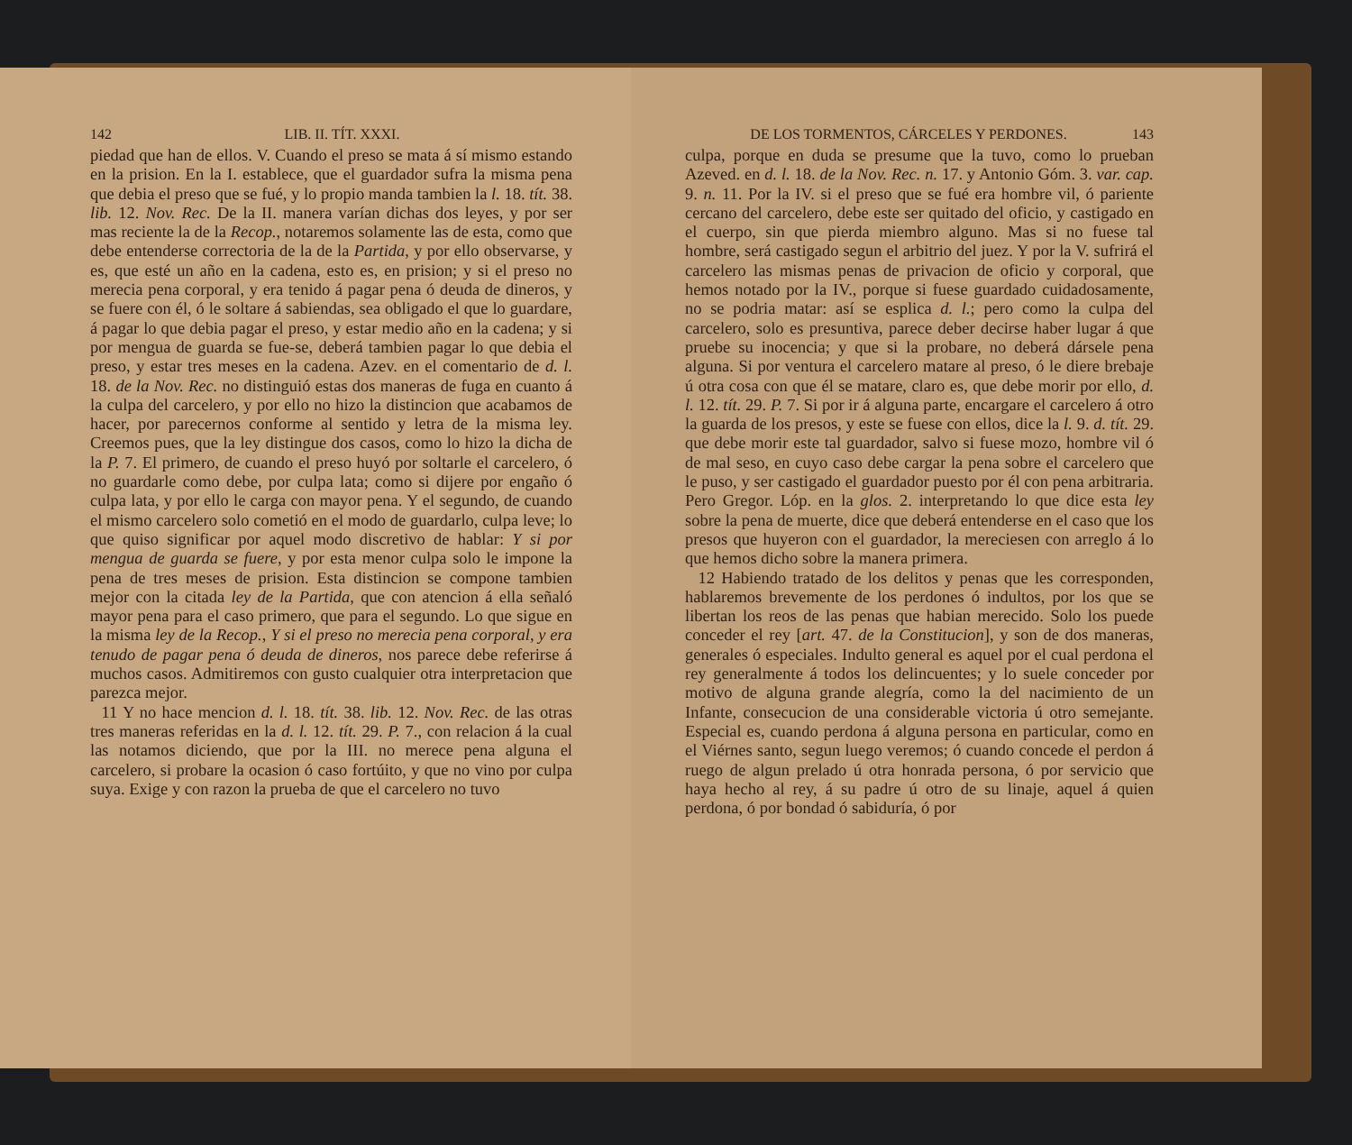142 LIB. II. TÍT. XXXI.
piedad que han de ellos. V. Cuando el preso se mata á sí mismo estando en la prision. En la I. establece, que el guardador sufra la misma pena que debia el preso que se fué, y lo propio manda tambien la l. 18. tít. 38. lib. 12. Nov. Rec. De la II. manera varían dichas dos leyes, y por ser mas reciente la de la Recop., notaremos solamente las de esta, como que debe entenderse correctoria de la de la Partida, y por ello observarse, y es, que esté un año en la cadena, esto es, en prision; y si el preso no merecia pena corporal, y era tenido á pagar pena ó deuda de dineros, y se fuere con él, ó le soltare á sabiendas, sea obligado el que lo guardare, á pagar lo que debia pagar el preso, y estar medio año en la cadena; y si por mengua de guarda se fue-se, deberá tambien pagar lo que debia el preso, y estar tres meses en la cadena. Azev. en el comentario de d. l. 18. de la Nov. Rec. no distinguió estas dos maneras de fuga en cuanto á la culpa del carcelero, y por ello no hizo la distincion que acabamos de hacer, por parecernos conforme al sentido y letra de la misma ley. Creemos pues, que la ley distingue dos casos, como lo hizo la dicha de la P. 7. El primero, de cuando el preso huyó por soltarle el carcelero, ó no guardarle como debe, por culpa lata; como si dijere por engaño ó culpa lata, y por ello le carga con mayor pena. Y el segundo, de cuando el mismo carcelero solo cometió en el modo de guardarlo, culpa leve; lo que quiso significar por aquel modo discretivo de hablar: Y si por mengua de guarda se fuere, y por esta menor culpa solo le impone la pena de tres meses de prision. Esta distincion se compone tambien mejor con la citada ley de la Partida, que con atencion á ella señaló mayor pena para el caso primero, que para el segundo. Lo que sigue en la misma ley de la Recop., Y si el preso no merecia pena corporal, y era tenudo de pagar pena ó deuda de dineros, nos parece debe referirse á muchos casos. Admitiremos con gusto cualquier otra interpretacion que parezca mejor.
11 Y no hace mencion d. l. 18. tít. 38. lib. 12. Nov. Rec. de las otras tres maneras referidas en la d. l. 12. tít. 29. P. 7., con relacion á la cual las notamos diciendo, que por la III. no merece pena alguna el carcelero, si probare la ocasion ó caso fortúito, y que no vino por culpa suya. Exige y con razon la prueba de que el carcelero no tuvo
DE LOS TORMENTOS, CÁRCELES Y PERDONES. 143
culpa, porque en duda se presume que la tuvo, como lo prueban Azeved. en d. l. 18. de la Nov. Rec. n. 17. y Antonio Góm. 3. var. cap. 9. n. 11. Por la IV. si el preso que se fué era hombre vil, ó pariente cercano del carcelero, debe este ser quitado del oficio, y castigado en el cuerpo, sin que pierda miembro alguno. Mas si no fuese tal hombre, será castigado segun el arbitrio del juez. Y por la V. sufrirá el carcelero las mismas penas de privacion de oficio y corporal, que hemos notado por la IV., porque si fuese guardado cuidadosamente, no se podria matar: así se esplica d. l.; pero como la culpa del carcelero, solo es presuntiva, parece deber decirse haber lugar á que pruebe su inocencia; y que si la probare, no deberá dársele pena alguna. Si por ventura el carcelero matare al preso, ó le diere brebaje ú otra cosa con que él se matare, claro es, que debe morir por ello, d. l. 12. tít. 29. P. 7. Si por ir á alguna parte, encargare el carcelero á otro la guarda de los presos, y este se fuese con ellos, dice la l. 9. d. tít. 29. que debe morir este tal guardador, salvo si fuese mozo, hombre vil ó de mal seso, en cuyo caso debe cargar la pena sobre el carcelero que le puso, y ser castigado el guardador puesto por él con pena arbitraria. Pero Gregor. Lóp. en la glos. 2. interpretando lo que dice esta ley sobre la pena de muerte, dice que deberá entenderse en el caso que los presos que huyeron con el guardador, la mereciesen con arreglo á lo que hemos dicho sobre la manera primera.
12 Habiendo tratado de los delitos y penas que les corresponden, hablaremos brevemente de los perdones ó indultos, por los que se libertan los reos de las penas que habian merecido. Solo los puede conceder el rey [art. 47. de la Constitucion], y son de dos maneras, generales ó especiales. Indulto general es aquel por el cual perdona el rey generalmente á todos los delincuentes; y lo suele conceder por motivo de alguna grande alegría, como la del nacimiento de un Infante, consecucion de una considerable victoria ú otro semejante. Especial es, cuando perdona á alguna persona en particular, como en el Viérnes santo, segun luego veremos; ó cuando concede el perdon á ruego de algun prelado ú otra honrada persona, ó por servicio que haya hecho al rey, á su padre ú otro de su linaje, aquel á quien perdona, ó por bondad ó sabiduría, ó por